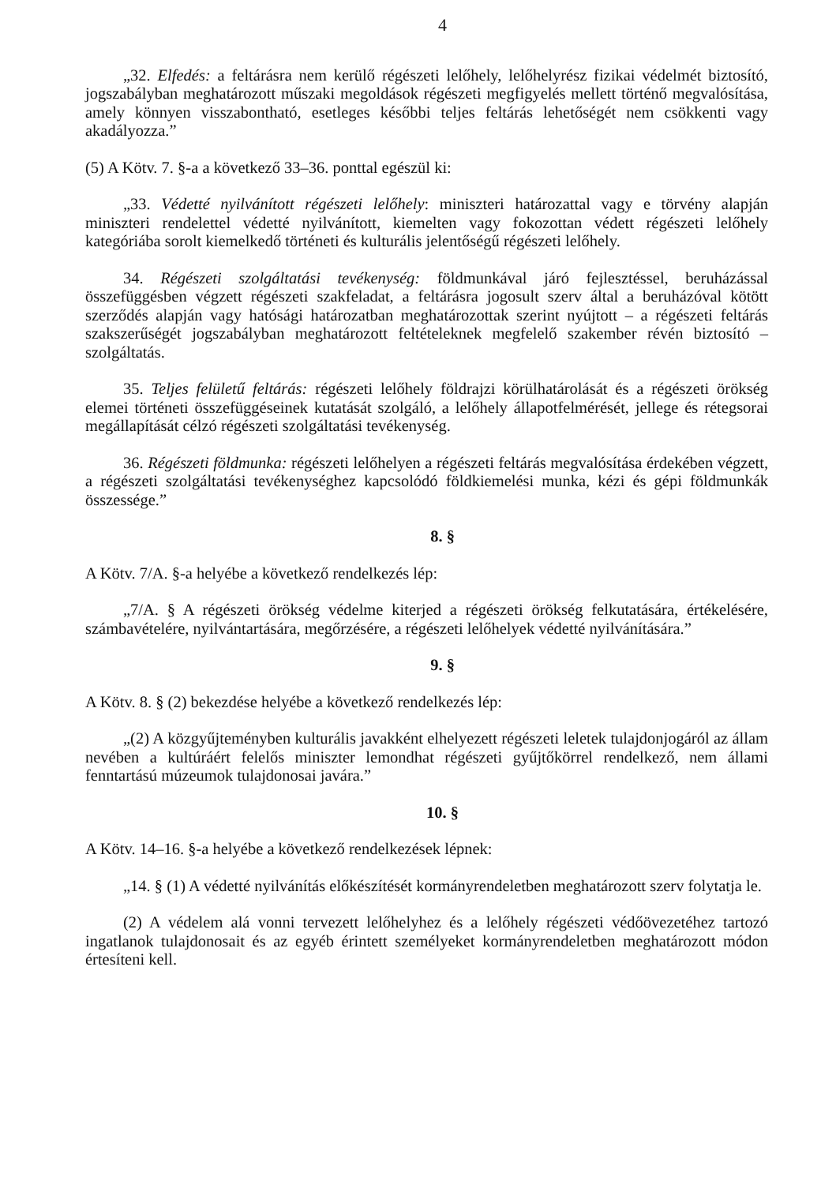4
„32. Elfedés: a feltárásra nem kerülő régészeti lelőhely, lelőhelyrész fizikai védelmét biztosító, jogszabályban meghatározott műszaki megoldások régészeti megfigyelés mellett történő megvalósítása, amely könnyen visszabontható, esetleges későbbi teljes feltárás lehetőségét nem csökkenti vagy akadályozza.”
(5) A Kötv. 7. §-a a következő 33–36. ponttal egészül ki:
„33. Védetté nyilvánított régészeti lelőhely: miniszteri határozattal vagy e törvény alapján miniszteri rendelettel védetté nyilvánított, kiemelten vagy fokozottan védett régészeti lelőhely kategóriába sorolt kiemelkedő történeti és kulturális jelentőségű régészeti lelőhely.
34. Régészeti szolgáltatási tevékenység: földmunkával járó fejlesztéssel, beruházással összefüggésben végzett régészeti szakfeladat, a feltárásra jogosult szerv által a beruházóval kötött szerződés alapján vagy hatósági határozatban meghatározottak szerint nyújtott – a régészeti feltárás szakszerűségét jogszabályban meghatározott feltételeknek megfelelő szakember révén biztosító – szolgáltatás.
35. Teljes felületű feltárás: régészeti lelőhely földrajzi körülhatárolását és a régészeti örökség elemei történeti összefüggéseinek kutatását szolgáló, a lelőhely állapotfelmérését, jellege és rétegsorai megállapítását célzó régészeti szolgáltatási tevékenység.
36. Régészeti földmunka: régészeti lelőhelyen a régészeti feltárás megvalósítása érdekében végzett, a régészeti szolgáltatási tevékenységhez kapcsolódó földkiemelési munka, kézi és gépi földmunkák összessége.”
8. §
A Kötv. 7/A. §-a helyébe a következő rendelkezés lép:
„7/A. § A régészeti örökség védelme kiterjed a régészeti örökség felkutatására, értékelésére, számbavételére, nyilvántartására, megőrzésére, a régészeti lelőhelyek védetté nyilvánítására.”
9. §
A Kötv. 8. § (2) bekezdése helyébe a következő rendelkezés lép:
„(2) A közgyűjteményben kulturális javakként elhelyezett régészeti leletek tulajdonjogáról az állam nevében a kultúráért felelős miniszter lemondhat régészeti gyűjtőkörrel rendelkező, nem állami fenntartású múzeumok tulajdonosai javára.”
10. §
A Kötv. 14–16. §-a helyébe a következő rendelkezések lépnek:
„14. § (1) A védetté nyilvánítás előkészítését kormányrendeletben meghatározott szerv folytatja le.
(2) A védelem alá vonni tervezett lelőhelyhez és a lelőhely régészeti védőövezetéhez tartozó ingatlanok tulajdonosait és az egyéb érintett személyeket kormányrendeletben meghatározott módon értesíteni kell.